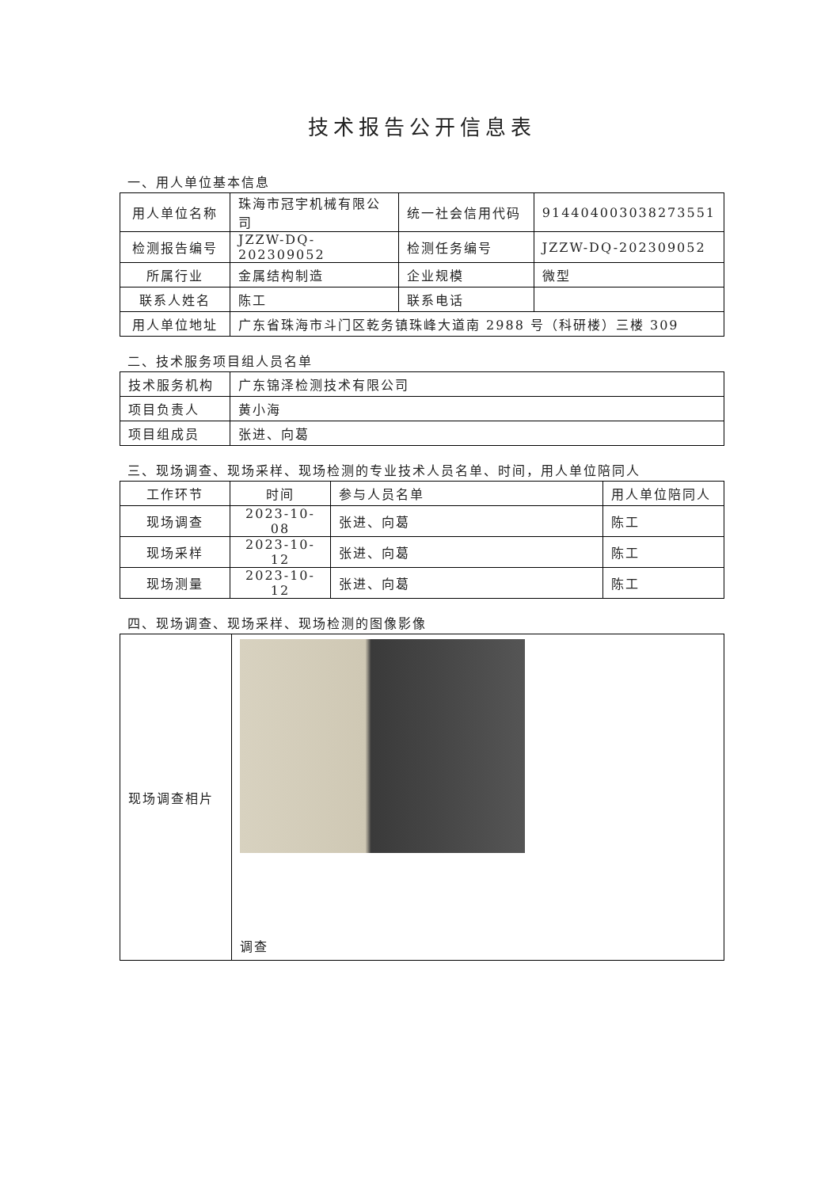技术报告公开信息表
一、用人单位基本信息
| 用人单位名称 | 珠海市冠宇机械有限公司 | 统一社会信用代码 | 914404003038273551 |
| 检测报告编号 | JZZW-DQ-202309052 | 检测任务编号 | JZZW-DQ-202309052 |
| 所属行业 | 金属结构制造 | 企业规模 | 微型 |
| 联系人姓名 | 陈工 | 联系电话 | |
| 用人单位地址 | 广东省珠海市斗门区乾务镇珠峰大道南 2988 号（科研楼）三楼 309 | | |
二、技术服务项目组人员名单
| 技术服务机构 | 广东锦泽检测技术有限公司 |
| 项目负责人 | 黄小海 |
| 项目组成员 | 张进、向葛 |
三、现场调查、现场采样、现场检测的专业技术人员名单、时间，用人单位陪同人
| 工作环节 | 时间 | 参与人员名单 | 用人单位陪同人 |
| --- | --- | --- | --- |
| 现场调查 | 2023-10-08 | 张进、向葛 | 陈工 |
| 现场采样 | 2023-10-12 | 张进、向葛 | 陈工 |
| 现场测量 | 2023-10-12 | 张进、向葛 | 陈工 |
四、现场调查、现场采样、现场检测的图像影像
| 现场调查相片 | 调查 |